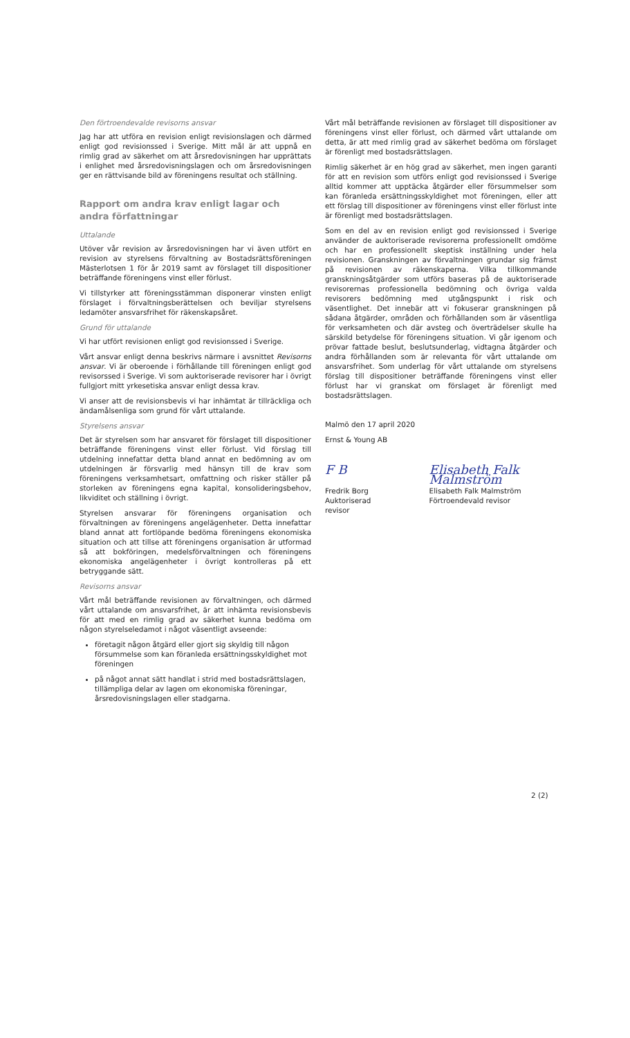Den förtroendevalde revisorns ansvar
Jag har att utföra en revision enligt revisionslagen och därmed enligt god revisionssed i Sverige. Mitt mål är att uppnå en rimlig grad av säkerhet om att årsredovisningen har upprättats i enlighet med årsredovisningslagen och om årsredovisningen ger en rättvisande bild av föreningens resultat och ställning.
Rapport om andra krav enligt lagar och andra författningar
Uttalande
Utöver vår revision av årsredovisningen har vi även utfört en revision av styrelsens förvaltning av Bostadsrättsföreningen Mästerlotsen 1 för år 2019 samt av förslaget till dispositioner beträffande föreningens vinst eller förlust.
Vi tillstyrker att föreningsstämman disponerar vinsten enligt förslaget i förvaltningsberättelsen och beviljar styrelsens ledamöter ansvarsfrihet för räkenskapsåret.
Grund för uttalande
Vi har utfört revisionen enligt god revisionssed i Sverige.
Vårt ansvar enligt denna beskrivs närmare i avsnittet Revisorns ansvar. Vi är oberoende i förhållande till föreningen enligt god revisorssed i Sverige. Vi som auktoriserade revisorer har i övrigt fullgjort mitt yrkesetiska ansvar enligt dessa krav.
Vi anser att de revisionsbevis vi har inhämtat är tillräckliga och ändamålsenliga som grund för vårt uttalande.
Styrelsens ansvar
Det är styrelsen som har ansvaret för förslaget till dispositioner beträffande föreningens vinst eller förlust. Vid förslag till utdelning innefattar detta bland annat en bedömning av om utdelningen är försvarlig med hänsyn till de krav som föreningens verksamhetsart, omfattning och risker ställer på storleken av föreningens egna kapital, konsolideringsbehov, likviditet och ställning i övrigt.
Styrelsen ansvarar för föreningens organisation och förvaltningen av föreningens angelägenheter. Detta innefattar bland annat att fortlöpande bedöma föreningens ekonomiska situation och att tillse att föreningens organisation är utformad så att bokföringen, medelsförvaltningen och föreningens ekonomiska angelägenheter i övrigt kontrolleras på ett betryggande sätt.
Revisorns ansvar
Vårt mål beträffande revisionen av förvaltningen, och därmed vårt uttalande om ansvarsfrihet, är att inhämta revisionsbevis för att med en rimlig grad av säkerhet kunna bedöma om någon styrelseledamot i något väsentligt avseende:
företagit någon åtgärd eller gjort sig skyldig till någon försummelse som kan föranleda ersättningsskyldighet mot föreningen
på något annat sätt handlat i strid med bostadsrättslagen, tillämpliga delar av lagen om ekonomiska föreningar, årsredovisningslagen eller stadgarna.
Vårt mål beträffande revisionen av förslaget till dispositioner av föreningens vinst eller förlust, och därmed vårt uttalande om detta, är att med rimlig grad av säkerhet bedöma om förslaget är förenligt med bostadsrättslagen.
Rimlig säkerhet är en hög grad av säkerhet, men ingen garanti för att en revision som utförs enligt god revisionssed i Sverige alltid kommer att upptäcka åtgärder eller försummelser som kan föranleda ersättningsskyldighet mot föreningen, eller att ett förslag till dispositioner av föreningens vinst eller förlust inte är förenligt med bostadsrättslagen.
Som en del av en revision enligt god revisionssed i Sverige använder de auktoriserade revisorerna professionellt omdöme och har en professionellt skeptisk inställning under hela revisionen. Granskningen av förvaltningen grundar sig främst på revisionen av räkenskaperna. Vilka tillkommande granskningsåtgärder som utförs baseras på de auktoriserade revisorernas professionella bedömning och övriga valda revisorers bedömning med utgångspunkt i risk och väsentlighet. Det innebär att vi fokuserar granskningen på sådana åtgärder, områden och förhållanden som är väsentliga för verksamheten och där avsteg och överträdelser skulle ha särskild betydelse för föreningens situation. Vi går igenom och prövar fattade beslut, beslutsunderlag, vidtagna åtgärder och andra förhållanden som är relevanta för vårt uttalande om ansvarsfrihet. Som underlag för vårt uttalande om styrelsens förslag till dispositioner beträffande föreningens vinst eller förlust har vi granskat om förslaget är förenligt med bostadsrättslagen.
Malmö den 17 april 2020
Ernst & Young AB
F B
Fredrik Borg
Auktoriserad revisor
Elisabeth Falk Malmström
Elisabeth Falk Malmström
Förtroendevald revisor
2 (2)